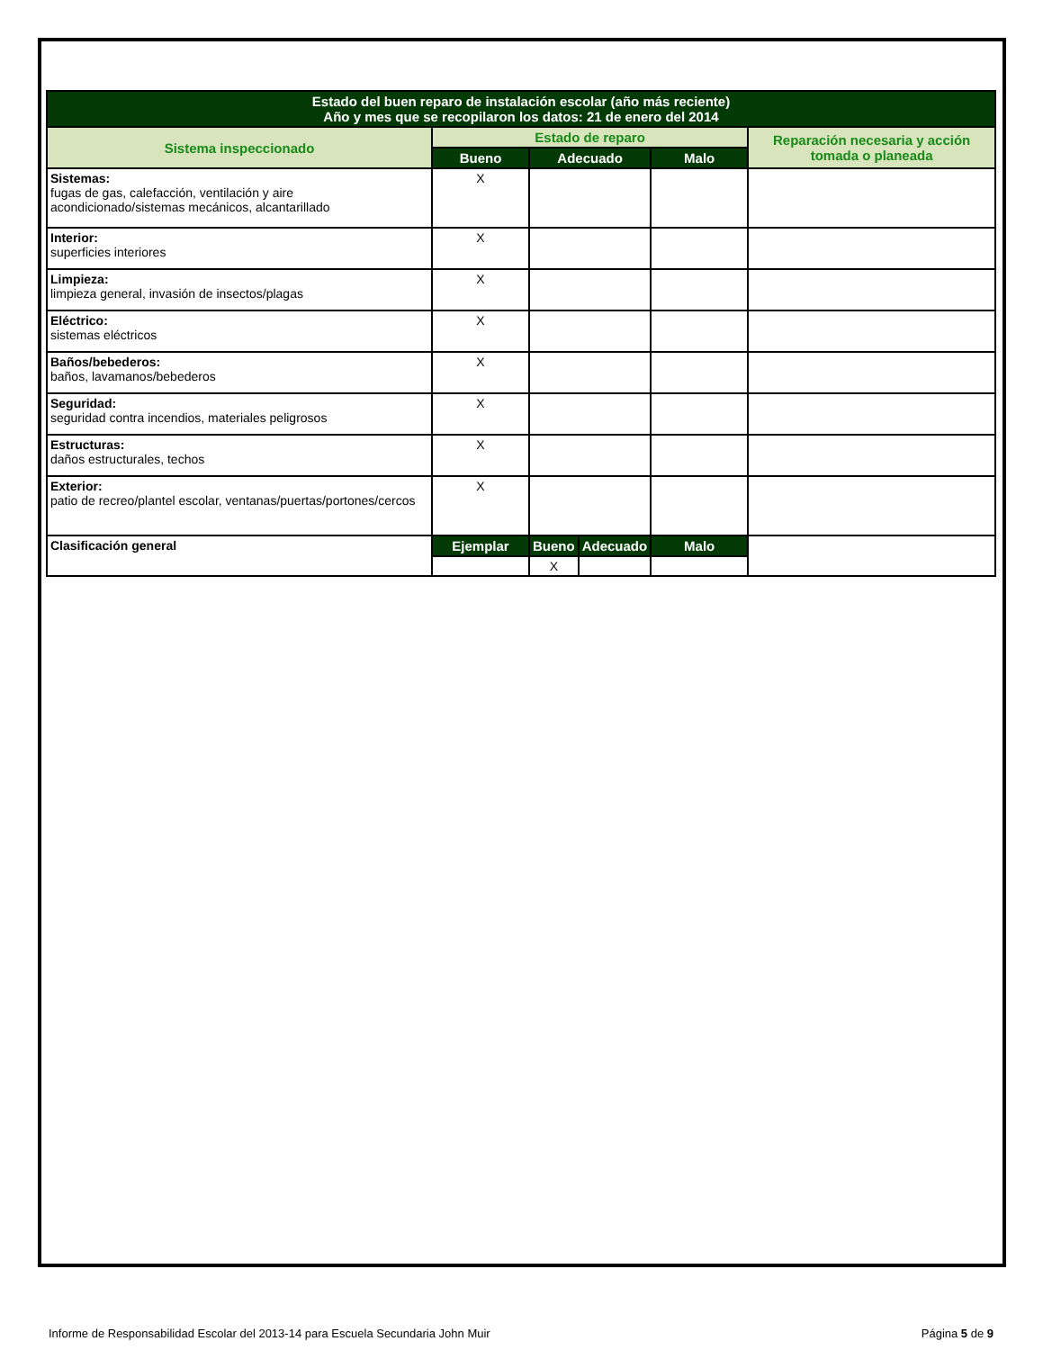| Estado del buen reparo de instalación escolar (año más reciente) Año y mes que se recopilaron los datos: 21 de enero del 2014 | | | | | |
| --- | --- | --- | --- | --- | --- |
| Sistema inspeccionado | Estado de reparo | | | | Reparación necesaria y acción tomada o planeada |
| | Bueno | Adecuado | | Malo | |
| Sistemas: fugas de gas, calefacción, ventilación y aire acondicionado/sistemas mecánicos, alcantarillado | X | | | | |
| Interior: superficies interiores | X | | | | |
| Limpieza: limpieza general, invasión de insectos/plagas | X | | | | |
| Eléctrico: sistemas eléctricos | X | | | | |
| Baños/bebederos: baños, lavamanos/bebederos | X | | | | |
| Seguridad: seguridad contra incendios, materiales peligrosos | X | | | | |
| Estructuras: daños estructurales, techos | X | | | | |
| Exterior: patio de recreo/plantel escolar, ventanas/puertas/portones/cercos | X | | | | |
| Clasificación general | Ejemplar | Bueno | Adecuado | Malo | |
| | | X | | | |
Informe de Responsabilidad Escolar del 2013-14 para Escuela Secundaria John Muir Página 5 de 9